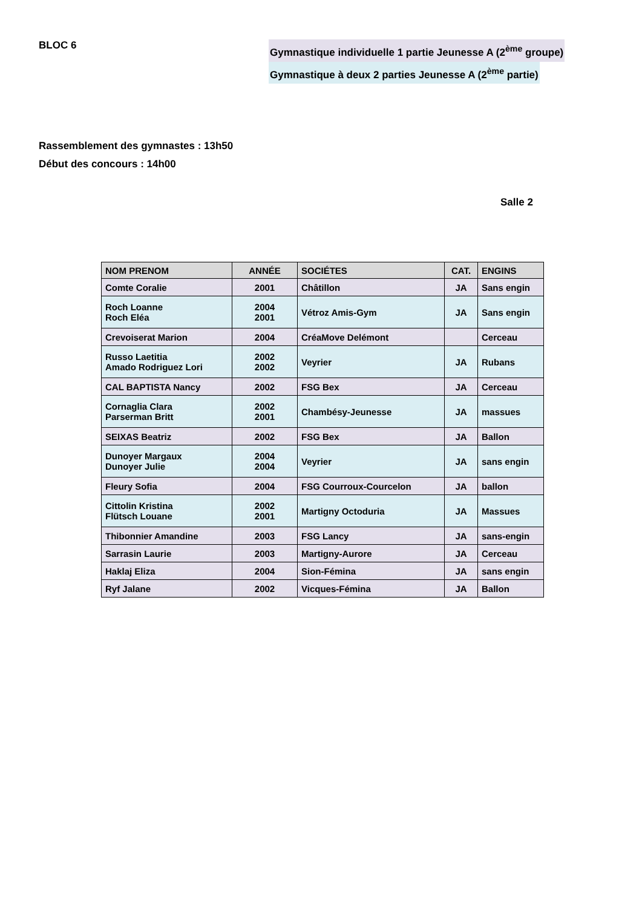BLOC 6
Gymnastique individuelle 1 partie Jeunesse A (2<sup>ème</sup> groupe)
Gymnastique à deux 2 parties Jeunesse A (2<sup>ème</sup> partie)
Rassemblement des gymnastes : 13h50
Début des concours : 14h00
Salle 2
| NOM PRENOM | ANNÉE | SOCIÉTES | CAT. | ENGINS |
| --- | --- | --- | --- | --- |
| Comte Coralie | 2001 | Châtillon | JA | Sans engin |
| Roch Loanne Roch Eléa | 2004 2001 | Vétroz Amis-Gym | JA | Sans engin |
| Crevoiserat Marion | 2004 | CréaMove Delémont | | Cerceau |
| Russo Laetitia Amado Rodriguez Lori | 2002 2002 | Veyrier | JA | Rubans |
| CAL BAPTISTA Nancy | 2002 | FSG Bex | JA | Cerceau |
| Cornaglia Clara Parserman Britt | 2002 2001 | Chambésy-Jeunesse | JA | massues |
| SEIXAS Beatriz | 2002 | FSG Bex | JA | Ballon |
| Dunoyer Margaux Dunoyer Julie | 2004 2004 | Veyrier | JA | sans engin |
| Fleury Sofia | 2004 | FSG Courroux-Courcelon | JA | ballon |
| Cittolin Kristina Flütsch Louane | 2002 2001 | Martigny Octoduria | JA | Massues |
| Thibonnier Amandine | 2003 | FSG Lancy | JA | sans-engin |
| Sarrasin Laurie | 2003 | Martigny-Aurore | JA | Cerceau |
| Haklaj Eliza | 2004 | Sion-Fémina | JA | sans engin |
| Ryf Jalane | 2002 | Vicques-Fémina | JA | Ballon |